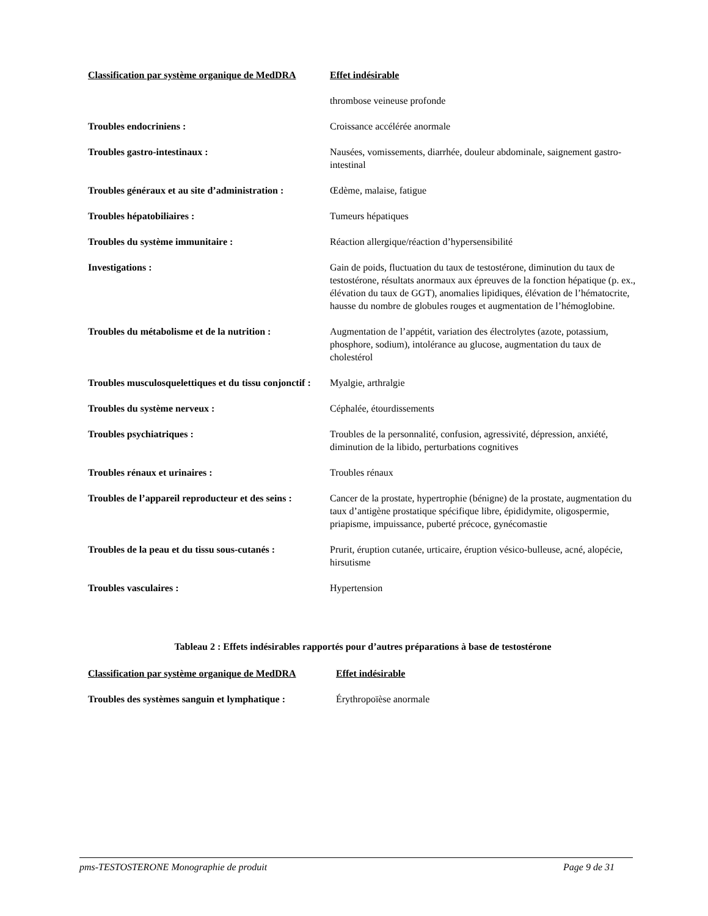| Classification par système organique de MedDRA | Effet indésirable |
| --- | --- |
| | thrombose veineuse profonde |
| Troubles endocriniens : | Croissance accélérée anormale |
| Troubles gastro-intestinaux : | Nausées, vomissements, diarrhée, douleur abdominale, saignement gastro-intestinal |
| Troubles généraux et au site d’administration : | Œdème, malaise, fatigue |
| Troubles hépatobiliaires : | Tumeurs hépatiques |
| Troubles du système immunitaire : | Réaction allergique/réaction d’hypersensibilité |
| Investigations : | Gain de poids, fluctuation du taux de testostérone, diminution du taux de testostérone, résultats anormaux aux épreuves de la fonction hépatique (p. ex., élévation du taux de GGT), anomalies lipidiques, élévation de l’hématocrite, hausse du nombre de globules rouges et augmentation de l’hémoglobine. |
| Troubles du métabolisme et de la nutrition : | Augmentation de l’appétit, variation des électrolytes (azote, potassium, phosphore, sodium), intolérance au glucose, augmentation du taux de cholestérol |
| Troubles musculosquelettiques et du tissu conjonctif : | Myalgie, arthralgie |
| Troubles du système nerveux : | Céphalée, étourdissements |
| Troubles psychiatriques : | Troubles de la personnalité, confusion, agressivité, dépression, anxiété, diminution de la libido, perturbations cognitives |
| Troubles rénaux et urinaires : | Troubles rénaux |
| Troubles de l’appareil reproducteur et des seins : | Cancer de la prostate, hypertrophie (bénigne) de la prostate, augmentation du taux d’antigène prostatique spécifique libre, épididymite, oligospermie, priapisme, impuissance, puberté précoce, gynécomastie |
| Troubles de la peau et du tissu sous-cutanés : | Prurit, éruption cutanée, urticaire, éruption vésico-bulleuse, acné, alopécie, hirsutisme |
| Troubles vasculaires : | Hypertension |
Tableau 2 : Effets indésirables rapportés pour d’autres préparations à base de testostérone
| Classification par système organique de MedDRA | Effet indésirable |
| --- | --- |
| Troubles des systèmes sanguin et lymphatique : | Érythropoïèse anormale |
pms-TESTOSTERONE Monographie de produit Page 9 de 31